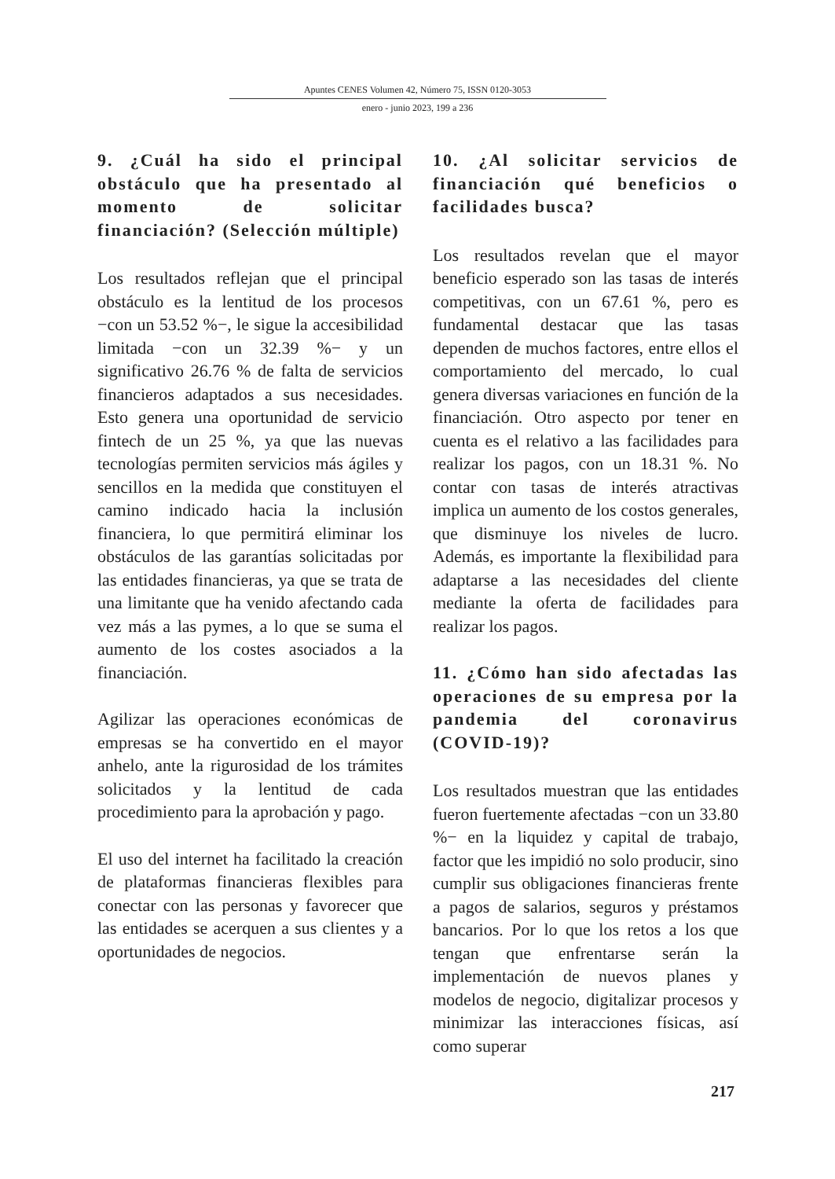Apuntes CENES Volumen 42, Número 75, ISSN 0120-3053
enero - junio 2023, 199 a 236
9. ¿Cuál ha sido el principal obstáculo que ha presentado al momento de solicitar financiación? (Selección múltiple)
Los resultados reflejan que el principal obstáculo es la lentitud de los procesos −con un 53.52 %−, le sigue la accesibilidad limitada −con un 32.39 %− y un significativo 26.76 % de falta de servicios financieros adaptados a sus necesidades. Esto genera una oportunidad de servicio fintech de un 25 %, ya que las nuevas tecnologías permiten servicios más ágiles y sencillos en la medida que constituyen el camino indicado hacia la inclusión financiera, lo que permitirá eliminar los obstáculos de las garantías solicitadas por las entidades financieras, ya que se trata de una limitante que ha venido afectando cada vez más a las pymes, a lo que se suma el aumento de los costes asociados a la financiación.
Agilizar las operaciones económicas de empresas se ha convertido en el mayor anhelo, ante la rigurosidad de los trámites solicitados y la lentitud de cada procedimiento para la aprobación y pago.
El uso del internet ha facilitado la creación de plataformas financieras flexibles para conectar con las personas y favorecer que las entidades se acerquen a sus clientes y a oportunidades de negocios.
10. ¿Al solicitar servicios de financiación qué beneficios o facilidades busca?
Los resultados revelan que el mayor beneficio esperado son las tasas de interés competitivas, con un 67.61 %, pero es fundamental destacar que las tasas dependen de muchos factores, entre ellos el comportamiento del mercado, lo cual genera diversas variaciones en función de la financiación. Otro aspecto por tener en cuenta es el relativo a las facilidades para realizar los pagos, con un 18.31 %. No contar con tasas de interés atractivas implica un aumento de los costos generales, que disminuye los niveles de lucro. Además, es importante la flexibilidad para adaptarse a las necesidades del cliente mediante la oferta de facilidades para realizar los pagos.
11. ¿Cómo han sido afectadas las operaciones de su empresa por la pandemia del coronavirus (COVID-19)?
Los resultados muestran que las entidades fueron fuertemente afectadas −con un 33.80 %− en la liquidez y capital de trabajo, factor que les impidió no solo producir, sino cumplir sus obligaciones financieras frente a pagos de salarios, seguros y préstamos bancarios. Por lo que los retos a los que tengan que enfrentarse serán la implementación de nuevos planes y modelos de negocio, digitalizar procesos y minimizar las interacciones físicas, así como superar
217